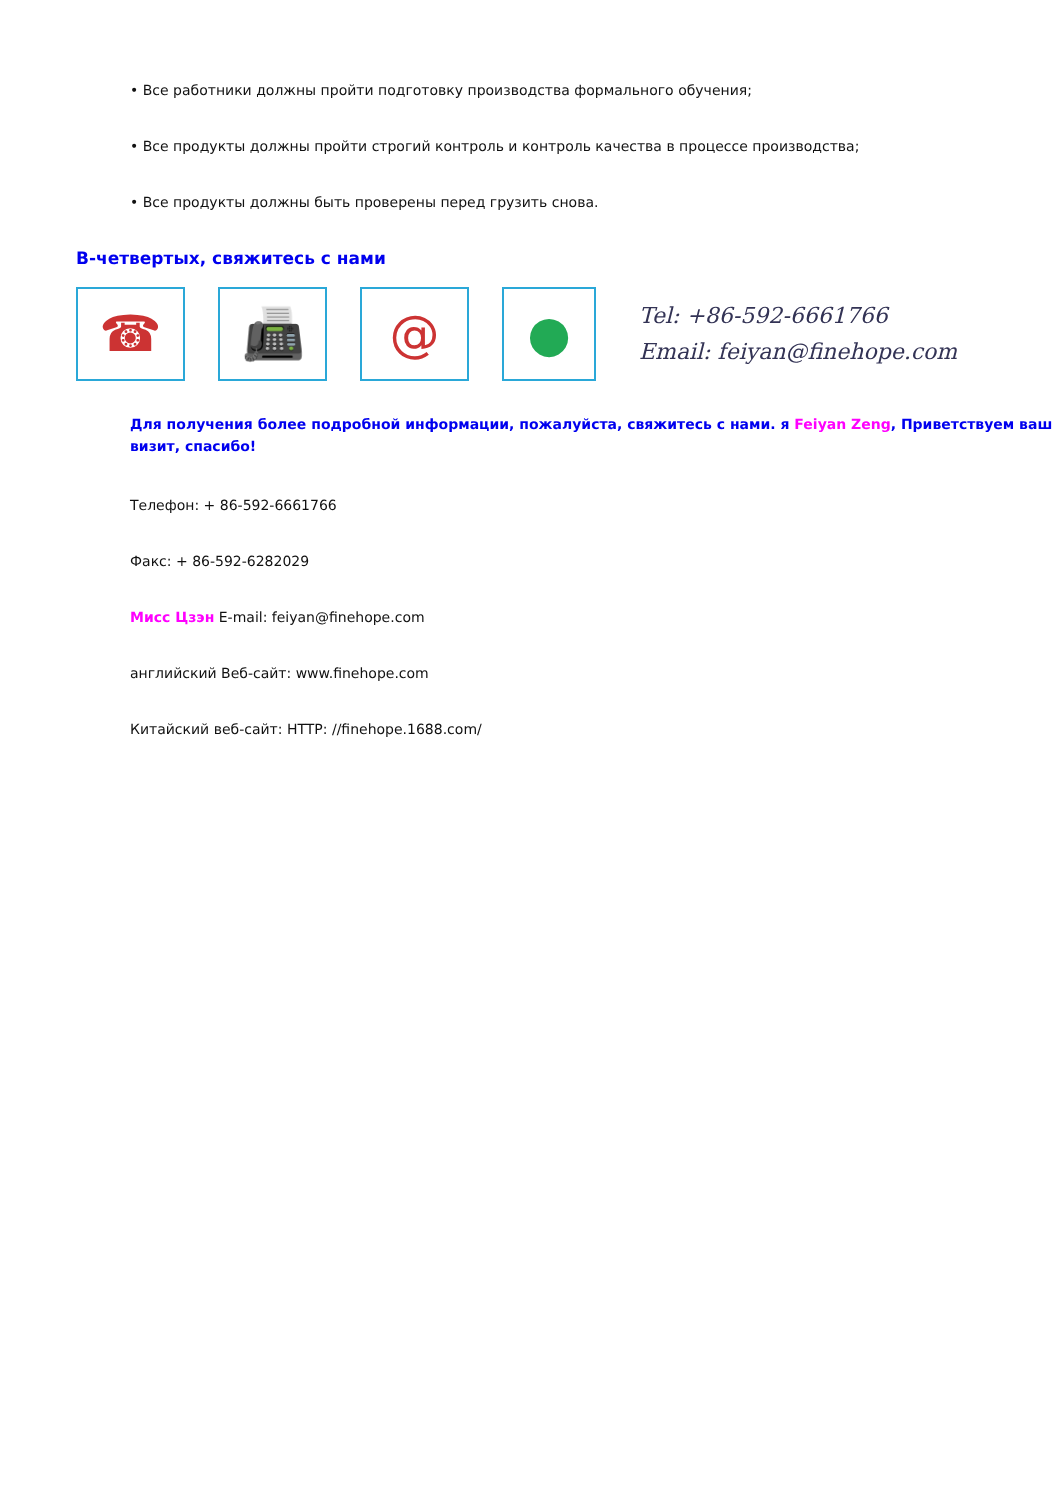• Все работники должны пройти подготовку производства формального обучения;
• Все продукты должны пройти строгий контроль и контроль качества в процессе производства;
• Все продукты должны быть проверены перед грузить снова.
В-четвертых, свяжитесь с нами
☎ 📠 @ ●
Tel: +86-592-6661766
Email: feiyan@finehope.com
Для получения более подробной информации, пожалуйста, свяжитесь с нами. я Feiyan Zeng, Приветствуем ваш визит, спасибо!
Телефон: + 86-592-6661766
Факс: + 86-592-6282029
Мисс Цзэн E-mail: feiyan@finehope.com
английский Веб-сайт: www.finehope.com
Китайский веб-сайт: HTTP: //finehope.1688.com/